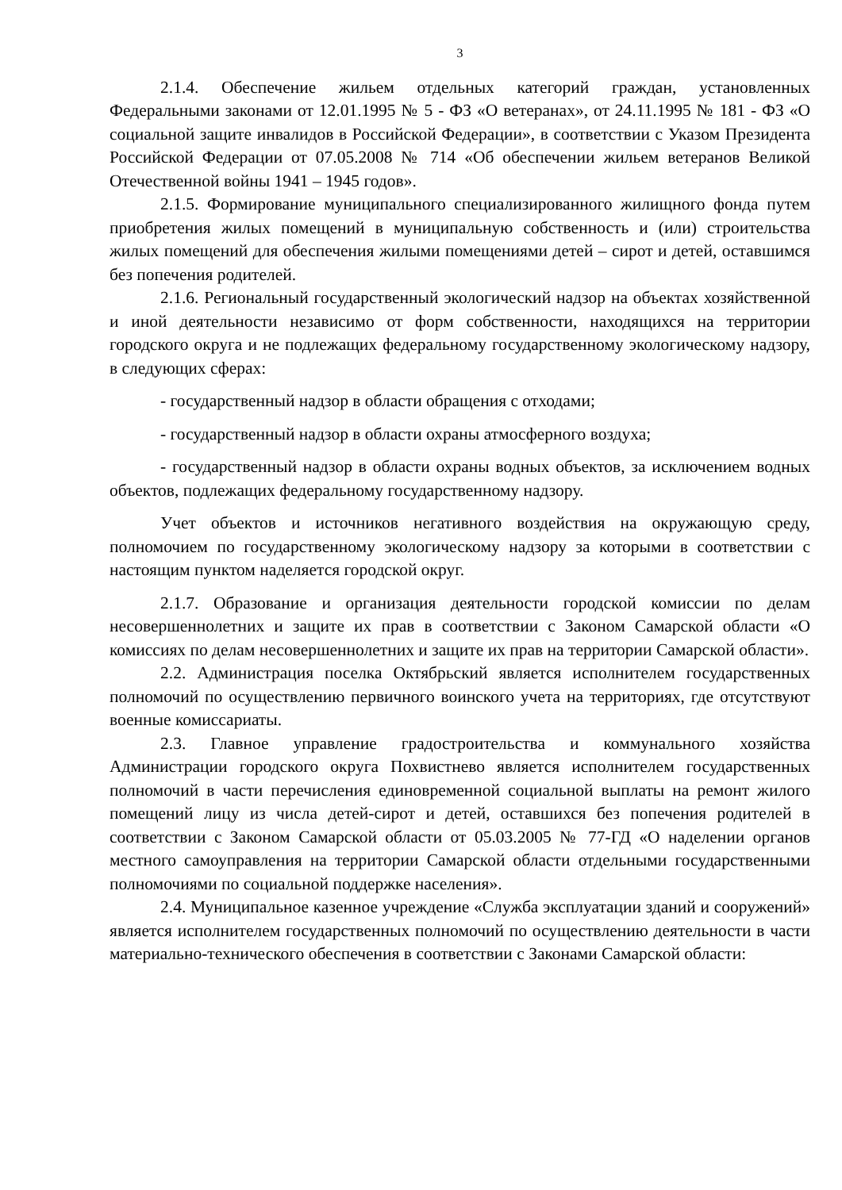3
2.1.4. Обеспечение жильем отдельных категорий граждан, установленных Федеральными законами от 12.01.1995 № 5 - ФЗ «О ветеранах», от 24.11.1995 № 181 - ФЗ «О социальной защите инвалидов в Российской Федерации», в соответствии с Указом Президента Российской Федерации от 07.05.2008 № 714 «Об обеспечении жильем ветеранов Великой Отечественной войны 1941 – 1945 годов».
2.1.5. Формирование муниципального специализированного жилищного фонда путем приобретения жилых помещений в муниципальную собственность и (или) строительства жилых помещений для обеспечения жилыми помещениями детей – сирот и детей, оставшимся без попечения родителей.
2.1.6. Региональный государственный экологический надзор на объектах хозяйственной и иной деятельности независимо от форм собственности, находящихся на территории городского округа и не подлежащих федеральному государственному экологическому надзору, в следующих сферах:
- государственный надзор в области обращения с отходами;
- государственный надзор в области охраны атмосферного воздуха;
- государственный надзор в области охраны водных объектов, за исключением водных объектов, подлежащих федеральному государственному надзору.
Учет объектов и источников негативного воздействия на окружающую среду, полномочием по государственному экологическому надзору за которыми в соответствии с настоящим пунктом наделяется городской округ.
2.1.7. Образование и организация деятельности городской комиссии по делам несовершеннолетних и защите их прав в соответствии с Законом Самарской области «О комиссиях по делам несовершеннолетних и защите их прав на территории Самарской области».
2.2. Администрация поселка Октябрьский является исполнителем государственных полномочий по осуществлению первичного воинского учета на территориях, где отсутствуют военные комиссариаты.
2.3. Главное управление градостроительства и коммунального хозяйства Администрации городского округа Похвистнево является исполнителем государственных полномочий в части перечисления единовременной социальной выплаты на ремонт жилого помещений лицу из числа детей-сирот и детей, оставшихся без попечения родителей в соответствии с Законом Самарской области от 05.03.2005 № 77-ГД «О наделении органов местного самоуправления на территории Самарской области отдельными государственными полномочиями по социальной поддержке населения».
2.4. Муниципальное казенное учреждение «Служба эксплуатации зданий и сооружений» является исполнителем государственных полномочий по осуществлению деятельности в части материально-технического обеспечения в соответствии с Законами Самарской области: